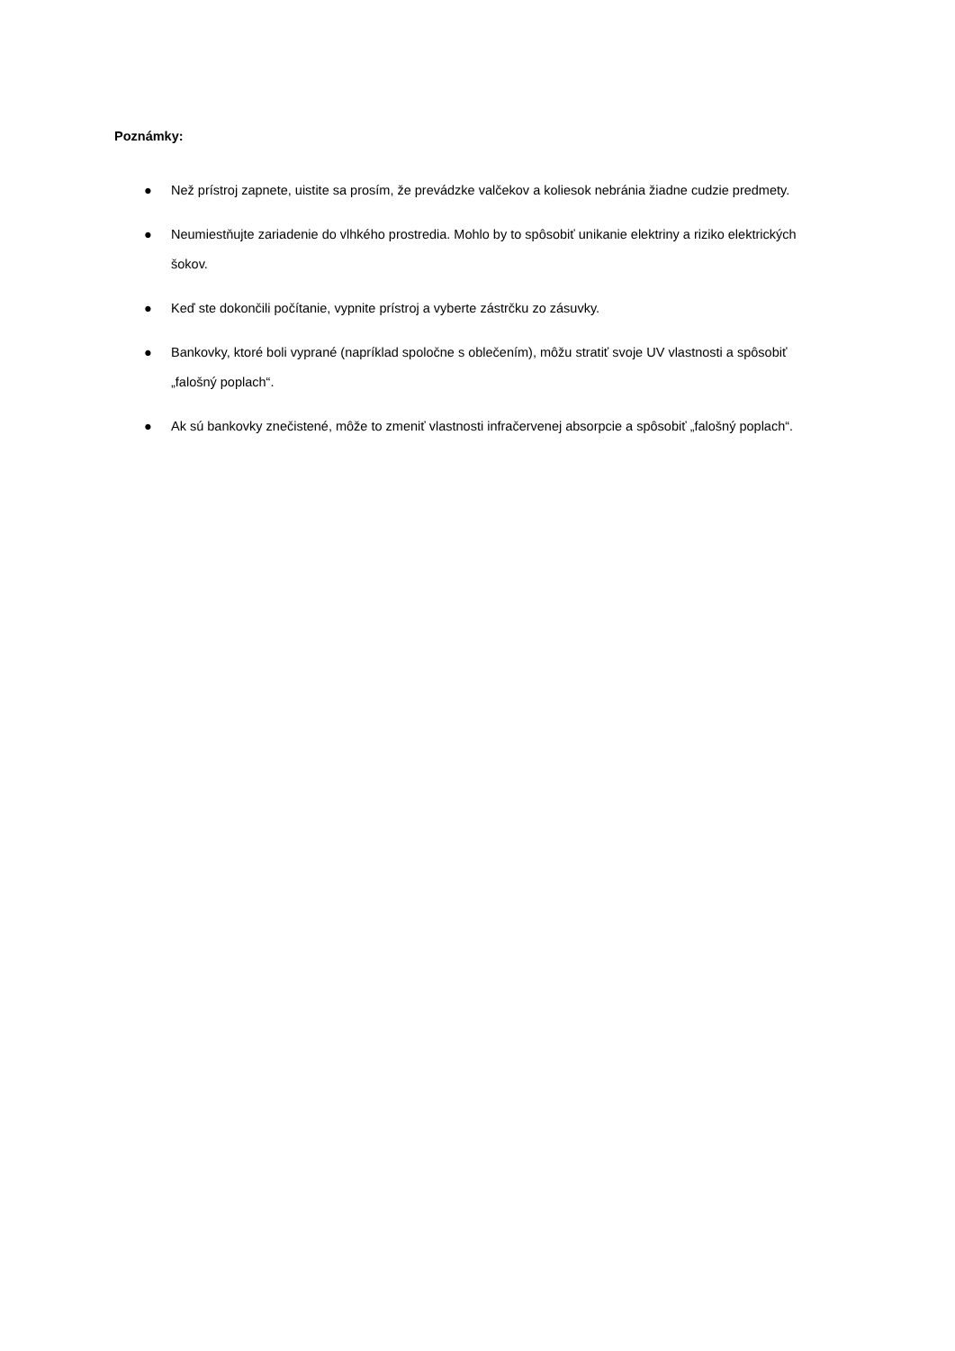Poznámky:
● Než prístroj zapnete, uistite sa prosím, že prevádzke valčekov a koliesok nebránia žiadne cudzie predmety.
● Neumiestňujte zariadenie do vlhkého prostredia. Mohlo by to spôsobiť unikanie elektriny a riziko elektrických šokov.
● Keď ste dokončili počítanie, vypnite prístroj a vyberte zástrčku zo zásuvky.
● Bankovky, ktoré boli vyprané (napríklad spoločne s oblečením), môžu stratiť svoje UV vlastnosti a spôsobiť „falošný poplach“.
● Ak sú bankovky znečistené, môže to zmeniť vlastnosti infračervenej absorpcie a spôsobiť „falošný poplach“.